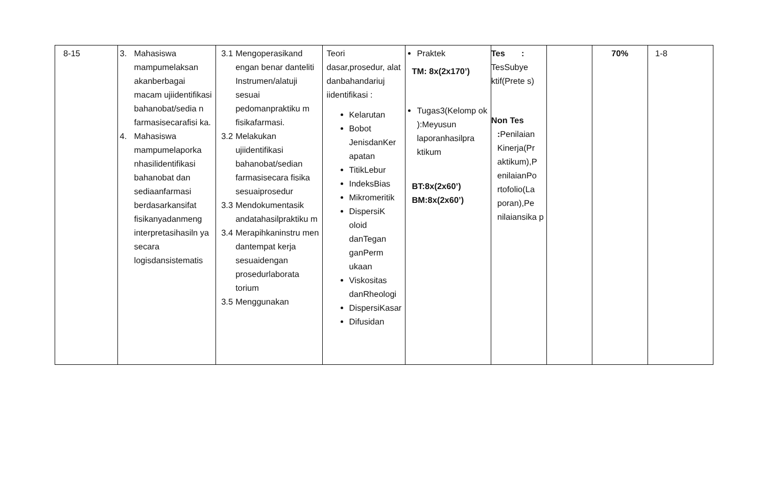| 8-15 | 3. Mahasiswa mampumelaksan akanberbagai macam ujiidentifikasi bahanobat/sedia n farmasisecarafisi ka. 4. Mahasiswa mampumelaporka nhasilidentifikasi bahanobat dan sediaanfarmasi berdasarkansifat fisikanyadanmeng interpretasihasiln ya secara logisdansistematis | 3.1 Mengoperasikand engan benar danteliti Instrumen/alatuji sesuai pedomanpraktiku m fisikafarmasi. 3.2 Melakukan ujiidentifikasi bahanobat/sedian farmasisecara fisika sesuaiprosedur 3.3 Mendokumentasik andatahasilpraktiku m 3.4 Merapihkaninstru men dantempat kerja sesuaidengan prosedurlaborata torium 3.5 Menggunakan | Teori dasar,prosedur, alat danbahandariuj iidentifikasi : Kelarutan Bobot JenisdanKer apatan TitikLebur IndeksBias Mikromeritik DispersiK oloid danTegan ganPerm ukaan Viskositas danRheologi DispersiKasar Difusidan | Praktek TM: 8x(2x170’) Tugas3(Kelomp ok ):Meyusun laporanhasilpra ktikum BT:8x(2x60’) BM:8x(2x60’) | Tes : TesSubye ktif(Prete s) Non Tes : Penilaian Kinerja(Pr aktikum),P enilaianPo rtofolio(La poran),Pe nilaiansika p | | 70% | 1-8 |